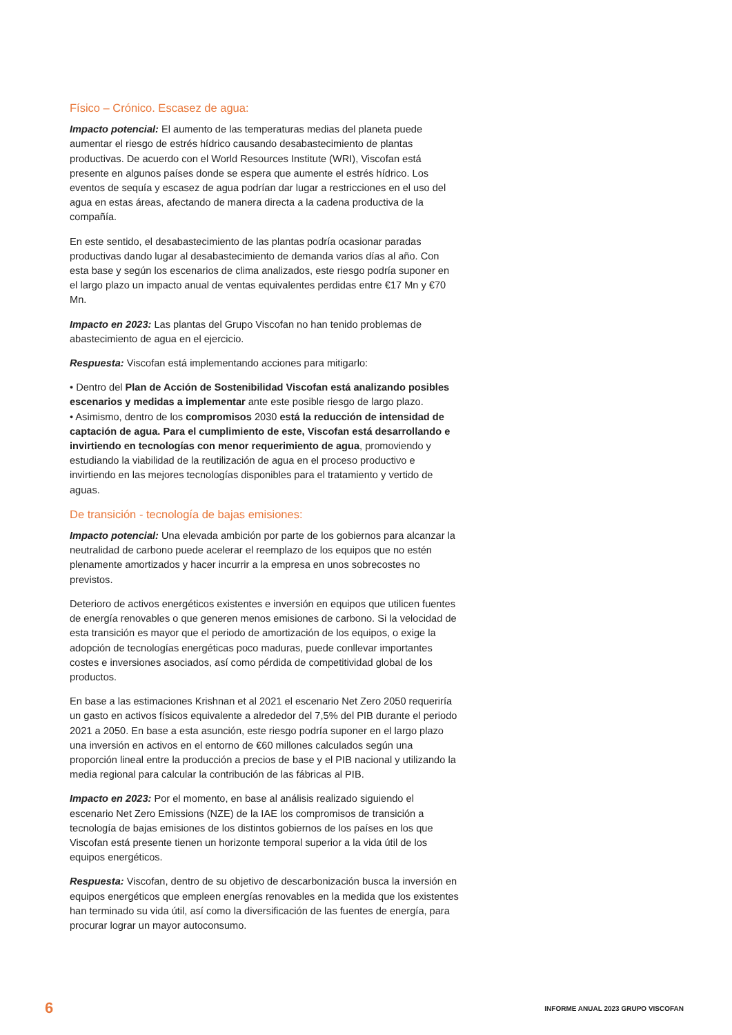Físico – Crónico. Escasez de agua:
Impacto potencial: El aumento de las temperaturas medias del planeta puede aumentar el riesgo de estrés hídrico causando desabastecimiento de plantas productivas. De acuerdo con el World Resources Institute (WRI), Viscofan está presente en algunos países donde se espera que aumente el estrés hídrico. Los eventos de sequía y escasez de agua podrían dar lugar a restricciones en el uso del agua en estas áreas, afectando de manera directa a la cadena productiva de la compañía.
En este sentido, el desabastecimiento de las plantas podría ocasionar paradas productivas dando lugar al desabastecimiento de demanda varios días al año. Con esta base y según los escenarios de clima analizados, este riesgo podría suponer en el largo plazo un impacto anual de ventas equivalentes perdidas entre €17 Mn y €70 Mn.
Impacto en 2023: Las plantas del Grupo Viscofan no han tenido problemas de abastecimiento de agua en el ejercicio.
Respuesta: Viscofan está implementando acciones para mitigarlo:
• Dentro del Plan de Acción de Sostenibilidad Viscofan está analizando posibles escenarios y medidas a implementar ante este posible riesgo de largo plazo.
• Asimismo, dentro de los compromisos 2030 está la reducción de intensidad de captación de agua. Para el cumplimiento de este, Viscofan está desarrollando e invirtiendo en tecnologías con menor requerimiento de agua, promoviendo y estudiando la viabilidad de la reutilización de agua en el proceso productivo e invirtiendo en las mejores tecnologías disponibles para el tratamiento y vertido de aguas.
De transición - tecnología de bajas emisiones:
Impacto potencial: Una elevada ambición por parte de los gobiernos para alcanzar la neutralidad de carbono puede acelerar el reemplazo de los equipos que no estén plenamente amortizados y hacer incurrir a la empresa en unos sobrecostes no previstos.
Deterioro de activos energéticos existentes e inversión en equipos que utilicen fuentes de energía renovables o que generen menos emisiones de carbono. Si la velocidad de esta transición es mayor que el periodo de amortización de los equipos, o exige la adopción de tecnologías energéticas poco maduras, puede conllevar importantes costes e inversiones asociados, así como pérdida de competitividad global de los productos.
En base a las estimaciones Krishnan et al 2021 el escenario Net Zero 2050 requeriría un gasto en activos físicos equivalente a alrededor del 7,5% del PIB durante el periodo 2021 a 2050. En base a esta asunción, este riesgo podría suponer en el largo plazo una inversión en activos en el entorno de €60 millones calculados según una proporción lineal entre la producción a precios de base y el PIB nacional y utilizando la media regional para calcular la contribución de las fábricas al PIB.
Impacto en 2023: Por el momento, en base al análisis realizado siguiendo el escenario Net Zero Emissions (NZE) de la IAE los compromisos de transición a tecnología de bajas emisiones de los distintos gobiernos de los países en los que Viscofan está presente tienen un horizonte temporal superior a la vida útil de los equipos energéticos.
Respuesta: Viscofan, dentro de su objetivo de descarbonización busca la inversión en equipos energéticos que empleen energías renovables en la medida que los existentes han terminado su vida útil, así como la diversificación de las fuentes de energía, para procurar lograr un mayor autoconsumo.
6 INFORME ANUAL 2023 GRUPO VISCOFAN